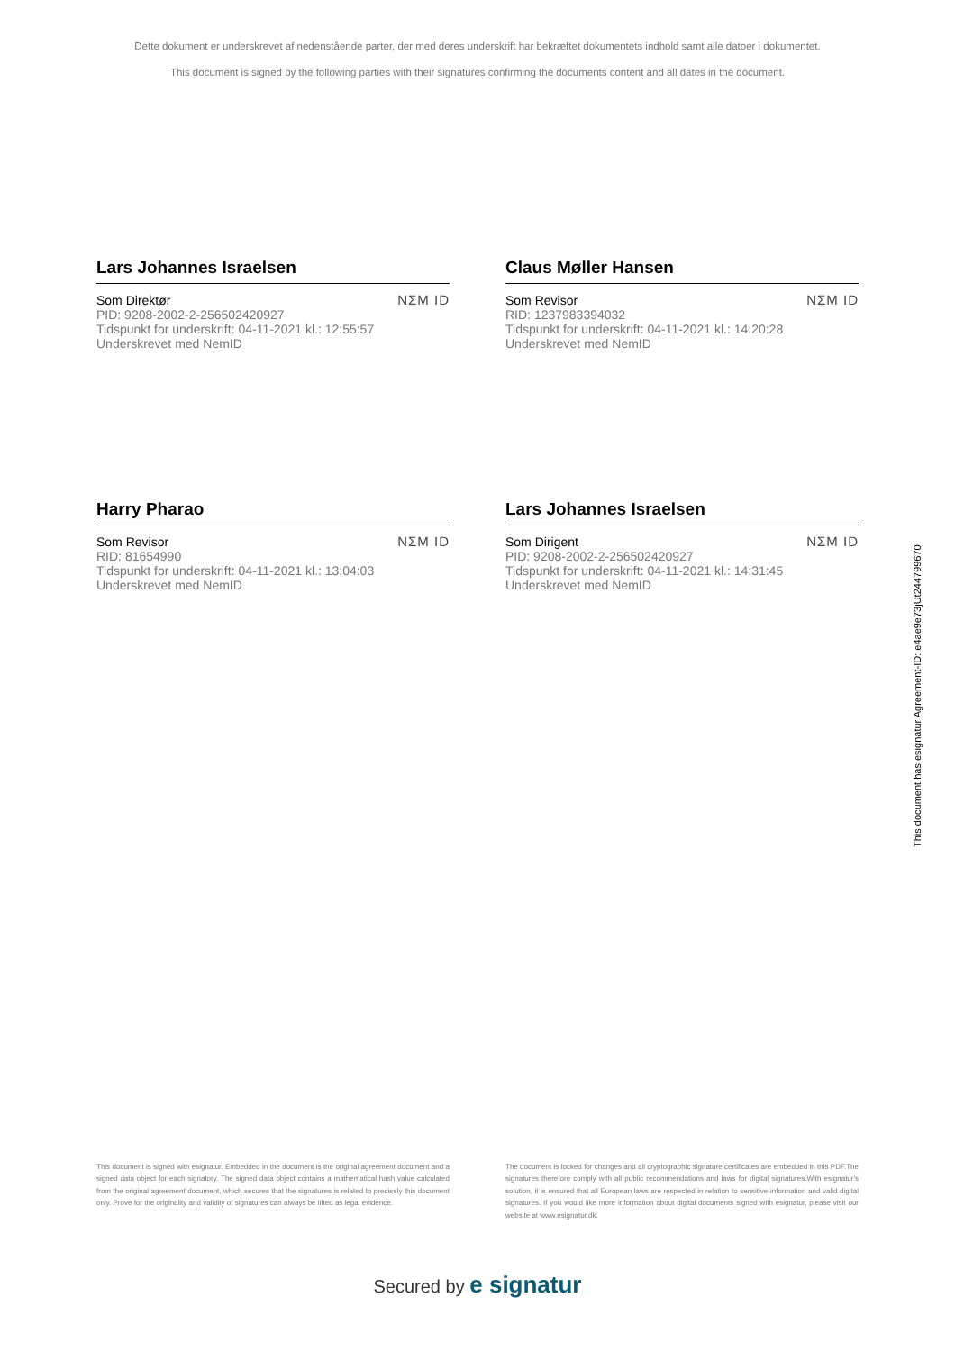Dette dokument er underskrevet af nedenstående parter, der med deres underskrift har bekræftet dokumentets indhold samt alle datoer i dokumentet.
This document is signed by the following parties with their signatures confirming the documents content and all dates in the document.
Lars Johannes Israelsen
Som Direktør
PID: 9208-2002-2-256502420927
Tidspunkt for underskrift: 04-11-2021 kl.: 12:55:57
Underskrevet med NemID
NΣM ID
Claus Møller Hansen
Som Revisor
RID: 1237983394032
Tidspunkt for underskrift: 04-11-2021 kl.: 14:20:28
Underskrevet med NemID
NΣM ID
Harry Pharao
Som Revisor
RID: 81654990
Tidspunkt for underskrift: 04-11-2021 kl.: 13:04:03
Underskrevet med NemID
NΣM ID
Lars Johannes Israelsen
Som Dirigent
PID: 9208-2002-2-256502420927
Tidspunkt for underskrift: 04-11-2021 kl.: 14:31:45
Underskrevet med NemID
NΣM ID
This document is signed with esignatur. Embedded in the document is the original agreement document and a signed data object for each signatory. The signed data object contains a mathematical hash value calculated from the original agreement document, which secures that the signatures is related to precisely this document only. Prove for the originality and validity of signatures can always be lifted as legal evidence.
The document is locked for changes and all cryptographic signature certificates are embedded in this PDF.The signatures therefore comply with all public recommendations and laws for digital signatures.With esignatur's solution, it is ensured that all European laws are respected in relation to sensitive information and valid digital signatures. If you would like more information about digital documents signed with esignatur, please visit our website at www.esignatur.dk.
Secured by e signatur
This document has esignatur Agreement-ID: e4ae9e73jUt244799670